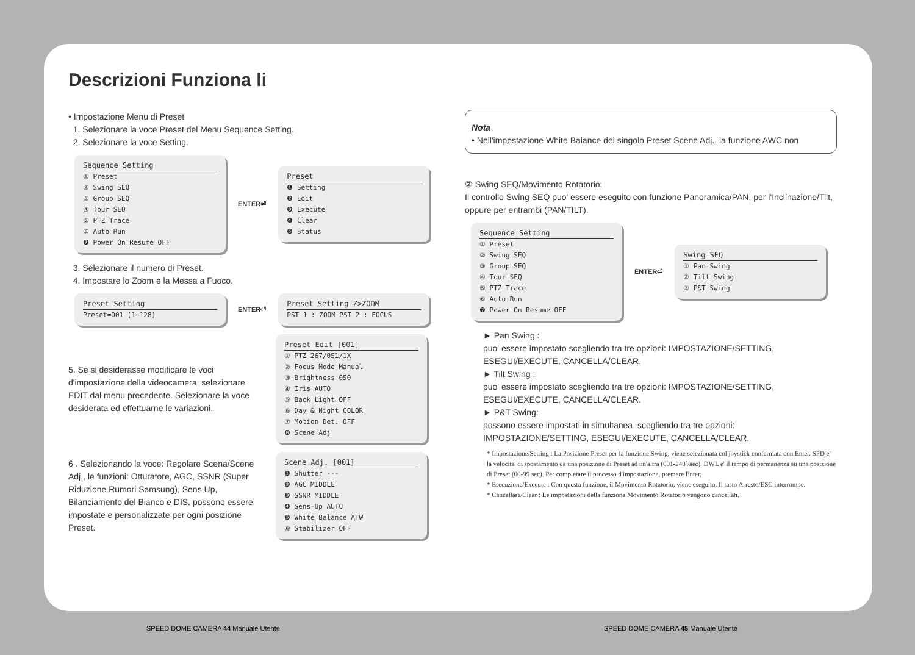Descrizioni Funziona li
• Impostazione Menu di Preset
1. Selezionare la voce Preset del Menu Sequence Setting.
2. Selezionare la voce Setting.
Sequence Setting
① Preset
② Swing SEQ
③ Group SEQ
④ Tour SEQ
⑤ PTZ Trace
⑥ Auto Run
❼ Power On Resume OFF
ENTER⏎
Preset
❶ Setting
❷ Edit
❸ Execute
❹ Clear
❺ Status
3. Selezionare il numero di Preset.
4. Impostare lo Zoom e la Messa a Fuoco.
Preset Setting
Preset=001 (1~128)
ENTER⏎
Preset Setting Z>ZOOM
PST 1 : ZOOM PST 2 : FOCUS
5. Se si desiderasse modificare le voci d'impostazione della videocamera, selezionare EDIT dal menu precedente. Selezionare la voce desiderata ed effettuarne le variazioni.
Preset Edit [001]
① PTZ 267/051/1X
② Focus Mode Manual
③ Brightness 050
④ Iris AUTO
⑤ Back Light OFF
⑥ Day & Night COLOR
⑦ Motion Det. OFF
❽ Scene Adj
6 . Selezionando la voce: Regolare Scena/Scene Adj,, le funzioni: Otturatore, AGC, SSNR (Super Riduzione Rumori Samsung), Sens Up, Bilanciamento del Bianco e DIS, possono essere impostate e personalizzate per ogni posizione Preset.
Scene Adj. [001]
❶ Shutter ---
❷ AGC MIDDLE
❸ SSNR MIDDLE
❹ Sens-Up AUTO
❺ White Balance ATW
⑥ Stabilizer OFF
Nota
• Nell'impostazione White Balance del singolo Preset Scene Adj., la funzione AWC non
② Swing SEQ/Movimento Rotatorio:
Il controllo Swing SEQ puo' essere eseguito con funzione Panoramica/PAN, per l'Inclinazione/Tilt, oppure per entrambi (PAN/TILT).
Sequence Setting
① Preset
② Swing SEQ
③ Group SEQ
④ Tour SEQ
⑤ PTZ Trace
⑥ Auto Run
❼ Power On Resume OFF
ENTER⏎
Swing SEQ
① Pan Swing
② Tilt Swing
③ P&T Swing
► Pan Swing :
puo' essere impostato scegliendo tra tre opzioni: IMPOSTAZIONE/SETTING, ESEGUI/EXECUTE, CANCELLA/CLEAR.
► Tilt Swing :
puo' essere impostato scegliendo tra tre opzioni: IMPOSTAZIONE/SETTING, ESEGUI/EXECUTE, CANCELLA/CLEAR.
► P&T Swing:
possono essere impostati in simultanea, scegliendo tra tre opzioni: IMPOSTAZIONE/SETTING, ESEGUI/EXECUTE, CANCELLA/CLEAR.
* Impostazione/Setting : La Posizione Preset per la funzione Swing, viene selezionata col joystick confermata con Enter. SPD e' la velocita' di spostamento da una posizione di Preset ad un'altra (001-240˚/sec). DWL e' il tempo di permanenza su una posizione di Preset (00-99 sec). Per completare il processo d'impostazione, premere Enter.
* Esecuzione/Execute : Con questa funzione, il Movimento Rotatorio, viene eseguito. Il tasto Arresto/ESC interrompe.
* Cancellare/Clear : Le impostazioni della funzione Movimento Rotatorio vengono cancellati.
SPEED DOME CAMERA 44 Manuale Utente
SPEED DOME CAMERA 45 Manuale Utente